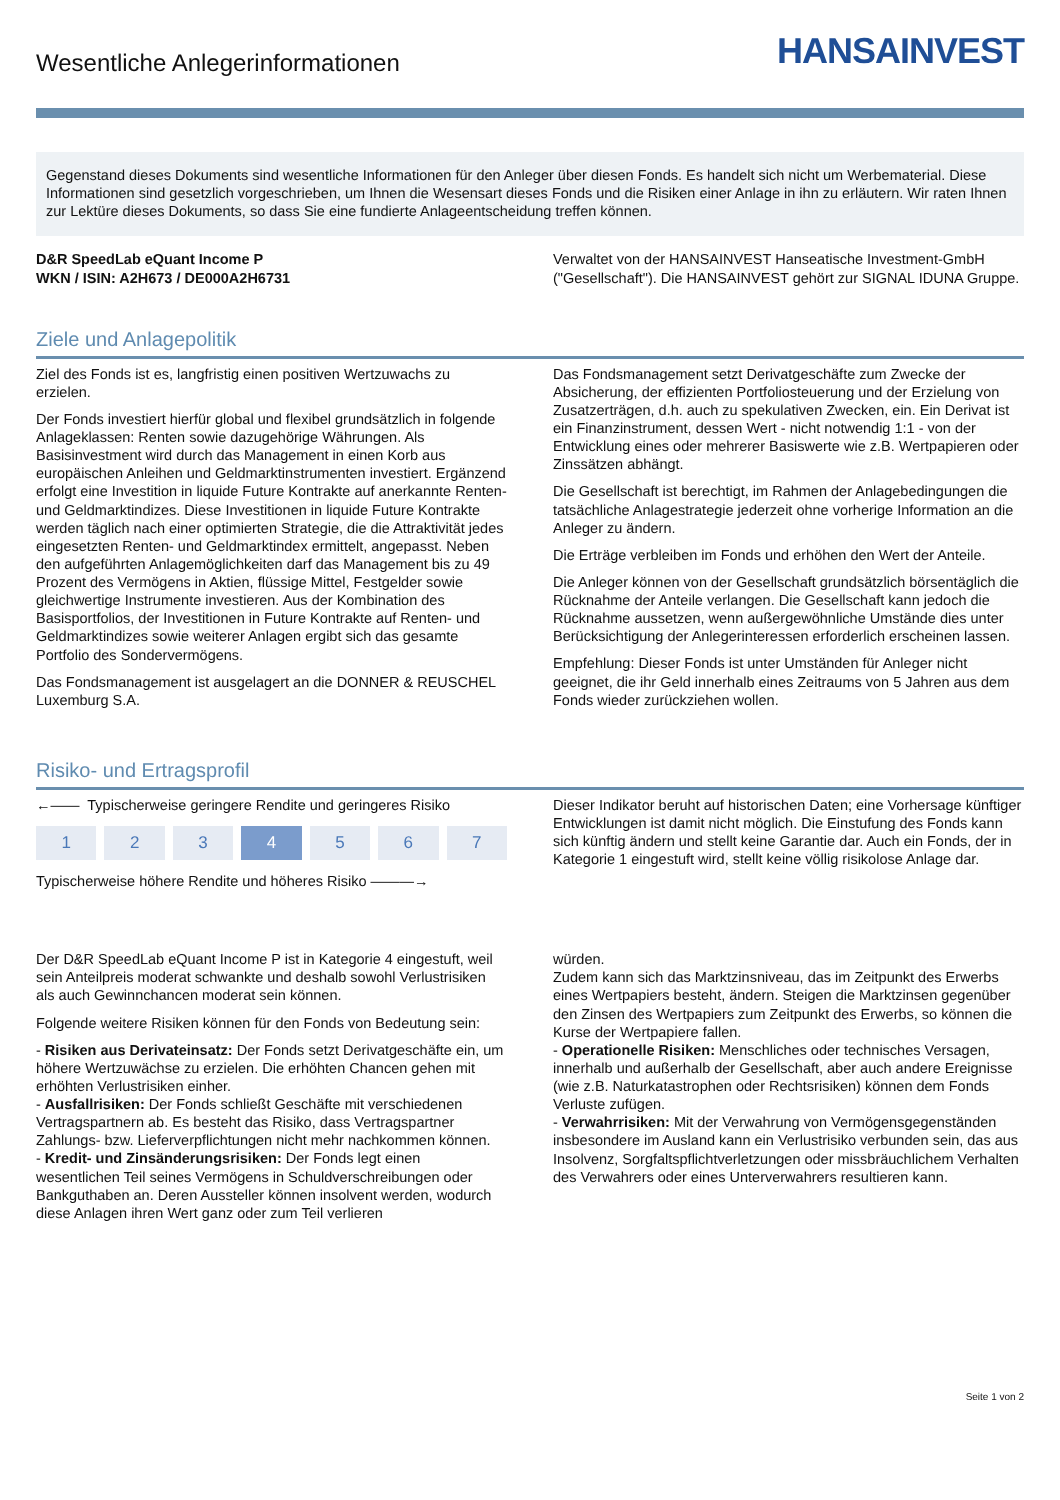Wesentliche Anlegerinformationen
HANSAINVEST
Gegenstand dieses Dokuments sind wesentliche Informationen für den Anleger über diesen Fonds. Es handelt sich nicht um Werbematerial. Diese Informationen sind gesetzlich vorgeschrieben, um Ihnen die Wesensart dieses Fonds und die Risiken einer Anlage in ihn zu erläutern. Wir raten Ihnen zur Lektüre dieses Dokuments, so dass Sie eine fundierte Anlageentscheidung treffen können.
D&R SpeedLab eQuant Income P
WKN / ISIN: A2H673 / DE000A2H6731
Verwaltet von der HANSAINVEST Hanseatische Investment-GmbH ("Gesellschaft"). Die HANSAINVEST gehört zur SIGNAL IDUNA Gruppe.
Ziele und Anlagepolitik
Ziel des Fonds ist es, langfristig einen positiven Wertzuwachs zu erzielen.
Der Fonds investiert hierfür global und flexibel grundsätzlich in folgende Anlageklassen: Renten sowie dazugehörige Währungen. Als Basisinvestment wird durch das Management in einen Korb aus europäischen Anleihen und Geldmarktinstrumenten investiert. Ergänzend erfolgt eine Investition in liquide Future Kontrakte auf anerkannte Renten- und Geldmarktindizes. Diese Investitionen in liquide Future Kontrakte werden täglich nach einer optimierten Strategie, die die Attraktivität jedes eingesetzten Renten- und Geldmarktindex ermittelt, angepasst. Neben den aufgeführten Anlagemöglichkeiten darf das Management bis zu 49 Prozent des Vermögens in Aktien, flüssige Mittel, Festgelder sowie gleichwertige Instrumente investieren. Aus der Kombination des Basisportfolios, der Investitionen in Future Kontrakte auf Renten- und Geldmarktindizes sowie weiterer Anlagen ergibt sich das gesamte Portfolio des Sondervermögens.
Das Fondsmanagement ist ausgelagert an die DONNER & REUSCHEL Luxemburg S.A.
Das Fondsmanagement setzt Derivatgeschäfte zum Zwecke der Absicherung, der effizienten Portfoliosteuerung und der Erzielung von Zusatzerträgen, d.h. auch zu spekulativen Zwecken, ein. Ein Derivat ist ein Finanzinstrument, dessen Wert - nicht notwendig 1:1 - von der Entwicklung eines oder mehrerer Basiswerte wie z.B. Wertpapieren oder Zinssätzen abhängt.
Die Gesellschaft ist berechtigt, im Rahmen der Anlagebedingungen die tatsächliche Anlagestrategie jederzeit ohne vorherige Information an die Anleger zu ändern.
Die Erträge verbleiben im Fonds und erhöhen den Wert der Anteile.
Die Anleger können von der Gesellschaft grundsätzlich börsentäglich die Rücknahme der Anteile verlangen. Die Gesellschaft kann jedoch die Rücknahme aussetzen, wenn außergewöhnliche Umstände dies unter Berücksichtigung der Anlegerinteressen erforderlich erscheinen lassen.
Empfehlung: Dieser Fonds ist unter Umständen für Anleger nicht geeignet, die ihr Geld innerhalb eines Zeitraums von 5 Jahren aus dem Fonds wieder zurückziehen wollen.
Risiko- und Ertragsprofil
←—— Typischerweise geringere Rendite und geringeres Risiko
| 1 | 2 | 3 | 4 | 5 | 6 | 7 |
Typischerweise höhere Rendite und höheres Risiko ———→
Dieser Indikator beruht auf historischen Daten; eine Vorhersage künftiger Entwicklungen ist damit nicht möglich. Die Einstufung des Fonds kann sich künftig ändern und stellt keine Garantie dar. Auch ein Fonds, der in Kategorie 1 eingestuft wird, stellt keine völlig risikolose Anlage dar.
Der D&R SpeedLab eQuant Income P ist in Kategorie 4 eingestuft, weil sein Anteilpreis moderat schwankte und deshalb sowohl Verlustrisiken als auch Gewinnchancen moderat sein können.
Folgende weitere Risiken können für den Fonds von Bedeutung sein:
- Risiken aus Derivateinsatz: Der Fonds setzt Derivatgeschäfte ein, um höhere Wertzuwächse zu erzielen. Die erhöhten Chancen gehen mit erhöhten Verlustrisiken einher.
- Ausfallrisiken: Der Fonds schließt Geschäfte mit verschiedenen Vertragspartnern ab. Es besteht das Risiko, dass Vertragspartner Zahlungs- bzw. Lieferverpflichtungen nicht mehr nachkommen können.
- Kredit- und Zinsänderungsrisiken: Der Fonds legt einen wesentlichen Teil seines Vermögens in Schuldverschreibungen oder Bankguthaben an. Deren Aussteller können insolvent werden, wodurch diese Anlagen ihren Wert ganz oder zum Teil verlieren
würden.
Zudem kann sich das Marktzinsniveau, das im Zeitpunkt des Erwerbs eines Wertpapiers besteht, ändern. Steigen die Marktzinsen gegenüber den Zinsen des Wertpapiers zum Zeitpunkt des Erwerbs, so können die Kurse der Wertpapiere fallen.
- Operationelle Risiken: Menschliches oder technisches Versagen, innerhalb und außerhalb der Gesellschaft, aber auch andere Ereignisse (wie z.B. Naturkatastrophen oder Rechtsrisiken) können dem Fonds Verluste zufügen.
- Verwahrrisiken: Mit der Verwahrung von Vermögensgegenständen insbesondere im Ausland kann ein Verlustrisiko verbunden sein, das aus Insolvenz, Sorgfaltspflichtverletzungen oder missbräuchlichem Verhalten des Verwahrers oder eines Unterverwahrers resultieren kann.
Seite 1 von 2